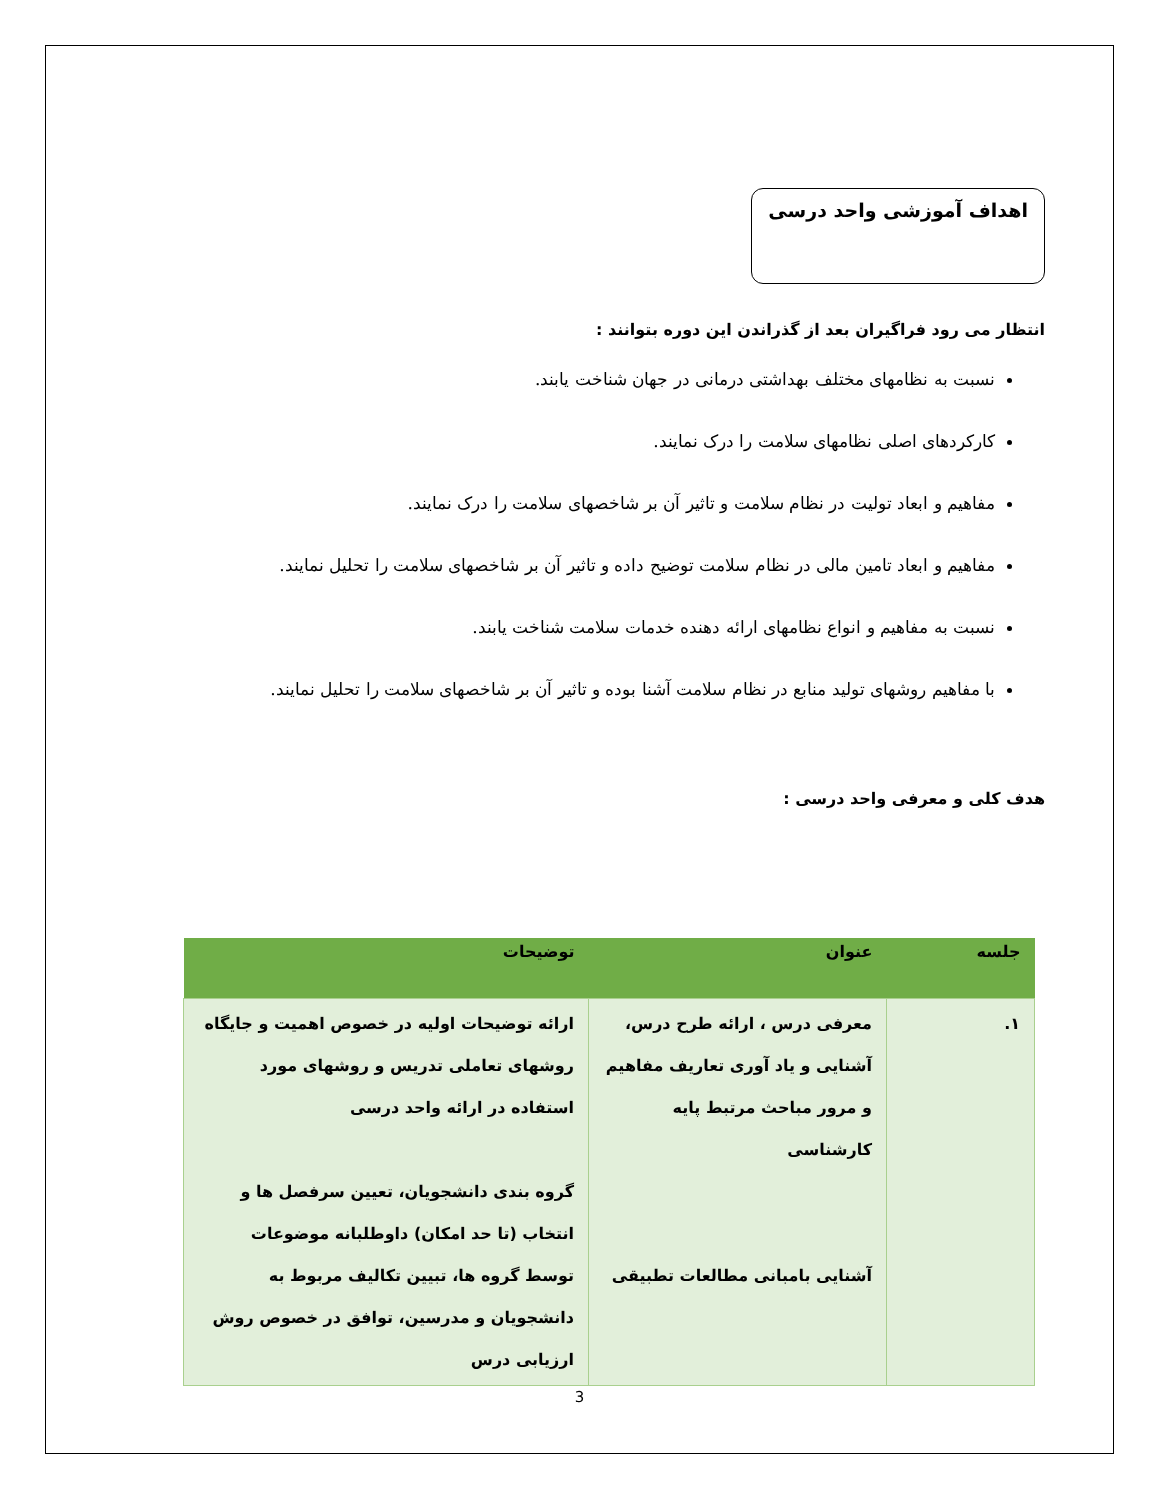اهداف آموزشی واحد درسی
انتظار می رود فراگیران بعد از گذراندن این دوره بتوانند :
نسبت به نظامهای مختلف بهداشتی درمانی در جهان شناخت یابند.
کارکردهای اصلی نظامهای سلامت را درک نمایند.
مفاهیم و ابعاد تولیت در نظام سلامت و تاثیر آن بر شاخصهای سلامت را درک نمایند.
مفاهیم و ابعاد تامین مالی در نظام سلامت توضیح داده و تاثیر آن بر شاخصهای سلامت را تحلیل نمایند.
نسبت به مفاهیم و انواع نظامهای ارائه دهنده خدمات سلامت شناخت یابند.
با مفاهیم روشهای تولید منابع در نظام سلامت آشنا بوده و تاثیر آن بر شاخصهای سلامت را تحلیل نمایند.
هدف کلی و معرفی واحد درسی :
| جلسه | عنوان | توضیحات |
| --- | --- | --- |
| ۱. | معرفی درس ، ارائه طرح درس، آشنایی و یاد آوری تعاریف مفاهیم و مرور مباحث مرتبط پایه کارشناسی آشنایی بامبانی مطالعات تطبیقی | ارائه توضیحات اولیه در خصوص اهمیت و جایگاه روشهای تعاملی تدریس و روشهای مورد استفاده در ارائه واحد درسی گروه بندی دانشجویان، تعیین سرفصل ها و انتخاب (تا حد امکان) داوطلبانه موضوعات توسط گروه ها، تبیین تکالیف مربوط به دانشجویان و مدرسین، توافق در خصوص روش ارزیابی درس |
3